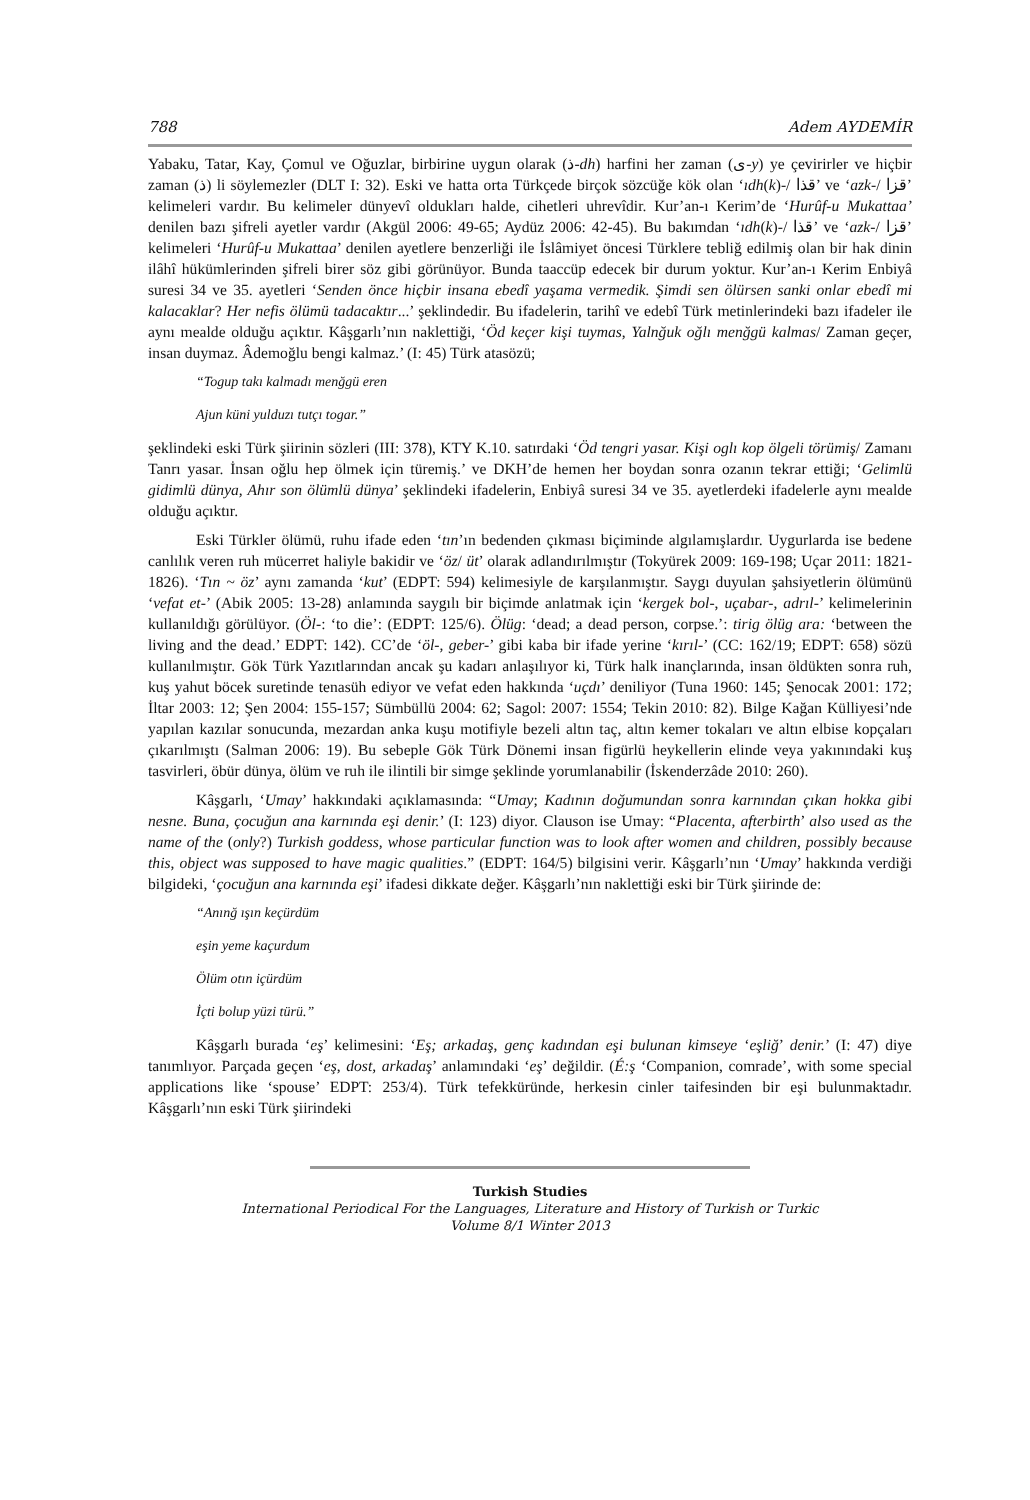788 Adem AYDEMİR
Yabaku, Tatar, Kay, Çomul ve Oğuzlar, birbirine uygun olarak (ذ-dh) harfini her zaman (ى-y) ye çevirirler ve hiçbir zaman (ذ) li söylemezler (DLT I: 32). Eski ve hatta orta Türkçede birçok sözcüğe kök olan ‘ıdh(k)-/ قذا’ ve ‘azk-/ قزا’ kelimeleri vardır. Bu kelimeler dünyevî oldukları halde, cihetleri uhrevîdir. Kur’an-ı Kerim’de ‘Hurûf-u Mukattaa’ denilen bazı şifreli ayetler vardır (Akgül 2006: 49-65; Aydüz 2006: 42-45). Bu bakımdan ‘ıdh(k)-/ قذا’ ve ‘azk-/ قزا’ kelimeleri ‘Hurûf-u Mukattaa’ denilen ayetlere benzerliği ile İslâmiyet öncesi Türklere tebliğ edilmiş olan bir hak dinin ilâhî hükümlerinden şifreli birer söz gibi görünüyor. Bunda taaccüp edecek bir durum yoktur. Kur’an-ı Kerim Enbiyâ suresi 34 ve 35. ayetleri ‘Senden önce hiçbir insana ebedî yaşama vermedik. Şimdi sen ölürsen sanki onlar ebedî mi kalacaklar? Her nefis ölümü tadacaktır...’ şeklindedir. Bu ifadelerin, tarihî ve edebî Türk metinlerindeki bazı ifadeler ile aynı mealde olduğu açıktır. Kâşgarlı’nın naklettiği, ‘Öd keçer kişi tuymas, Yalnğuk oğlı menğgü kalmas/ Zaman geçer, insan duymaz. Âdemoğlu bengi kalmaz.’ (I: 45) Türk atasözü;
“Togup takı kalmadı menğgü eren
Ajun küni yulduzı tutçı togar.”
şeklindeki eski Türk şiirinin sözleri (III: 378), KTY K.10. satırdaki ‘Öd tengri yasar. Kişi oglı kop ölgeli törümiş/ Zamanı Tanrı yasar. İnsan oğlu hep ölmek için türemiş.’ ve DKH’de hemen her boydan sonra ozanın tekrar ettiği; ‘Gelimlü gidimlü dünya, Ahır son ölümlü dünya’ şeklindeki ifadelerin, Enbiyâ suresi 34 ve 35. ayetlerdeki ifadelerle aynı mealde olduğu açıktır.
Eski Türkler ölümü, ruhu ifade eden ‘tın’ın bedenden çıkması biçiminde algılamışlardır. Uygurlarda ise bedene canlılık veren ruh mücerret haliyle bakidir ve ‘öz/ üt’ olarak adlandırılmıştır (Tokyürek 2009: 169-198; Uçar 2011: 1821-1826). ‘Tın ~ öz’ aynı zamanda ‘kut’ (EDPT: 594) kelimesiyle de karşılanmıştır. Saygı duyulan şahsiyetlerin ölümünü ‘vefat et-’ (Abik 2005: 13-28) anlamında saygılı bir biçimde anlatmak için ‘kergek bol-, uçabar-, adrıl-’ kelimelerinin kullanıldığı görülüyor. (Öl-: ‘to die’: (EDPT: 125/6). Ölüg: ‘dead; a dead person, corpse.’: tirig ölüg ara: ‘between the living and the dead.’ EDPT: 142). CC’de ‘öl-, geber-’ gibi kaba bir ifade yerine ‘kırıl-’ (CC: 162/19; EDPT: 658) sözü kullanılmıştır. Gök Türk Yazıtlarından ancak şu kadarı anlaşılıyor ki, Türk halk inançlarında, insan öldükten sonra ruh, kuş yahut böcek suretinde tenasüh ediyor ve vefat eden hakkında ‘uçdı’ deniliyor (Tuna 1960: 145; Şenocak 2001: 172; İltar 2003: 12; Şen 2004: 155-157; Sümbüllü 2004: 62; Sagol: 2007: 1554; Tekin 2010: 82). Bilge Kağan Külliyesi’nde yapılan kazılar sonucunda, mezardan anka kuşu motifiyle bezeli altın taç, altın kemer tokaları ve altın elbise kopçaları çıkarılmıştı (Salman 2006: 19). Bu sebeple Gök Türk Dönemi insan figürlü heykellerin elinde veya yakınındaki kuş tasvirleri, öbür dünya, ölüm ve ruh ile ilintili bir simge şeklinde yorumlanabilir (İskenderzâde 2010: 260).
Kâşgarlı, ‘Umay’ hakkındaki açıklamasında: “Umay; Kadının doğumundan sonra karnından çıkan hokka gibi nesne. Buna, çocuğun ana karnında eşi denir.’ (I: 123) diyor. Clauson ise Umay: “Placenta, afterbirth’ also used as the name of the (only?) Turkish goddess, whose particular function was to look after women and children, possibly because this, object was supposed to have magic qualities.” (EDPT: 164/5) bilgisini verir. Kâşgarlı’nın ‘Umay’ hakkında verdiği bilgideki, ‘çocuğun ana karnında eşi’ ifadesi dikkate değer. Kâşgarlı’nın naklettiği eski bir Türk şiirinde de:
“Anınğ ışın keçürdüm
eşin yeme kaçurdum
Ölüm otın içürdüm
İçti bolup yüzi türü.”
Kâşgarlı burada ‘eş’ kelimesini: ‘Eş; arkadaş, genç kadından eşi bulunan kimseye ‘eşliğ’ denir.’ (I: 47) diye tanımlıyor. Parçada geçen ‘eş, dost, arkadaş’ anlamındaki ‘eş’ değildir. (É:ş ‘Companion, comrade’, with some special applications like ‘spouse’ EDPT: 253/4). Türk tefekküründe, herkesin cinler taifesinden bir eşi bulunmaktadır. Kâşgarlı’nın eski Türk şiirindeki
Turkish Studies
International Periodical For the Languages, Literature and History of Turkish or Turkic
Volume 8/1 Winter 2013